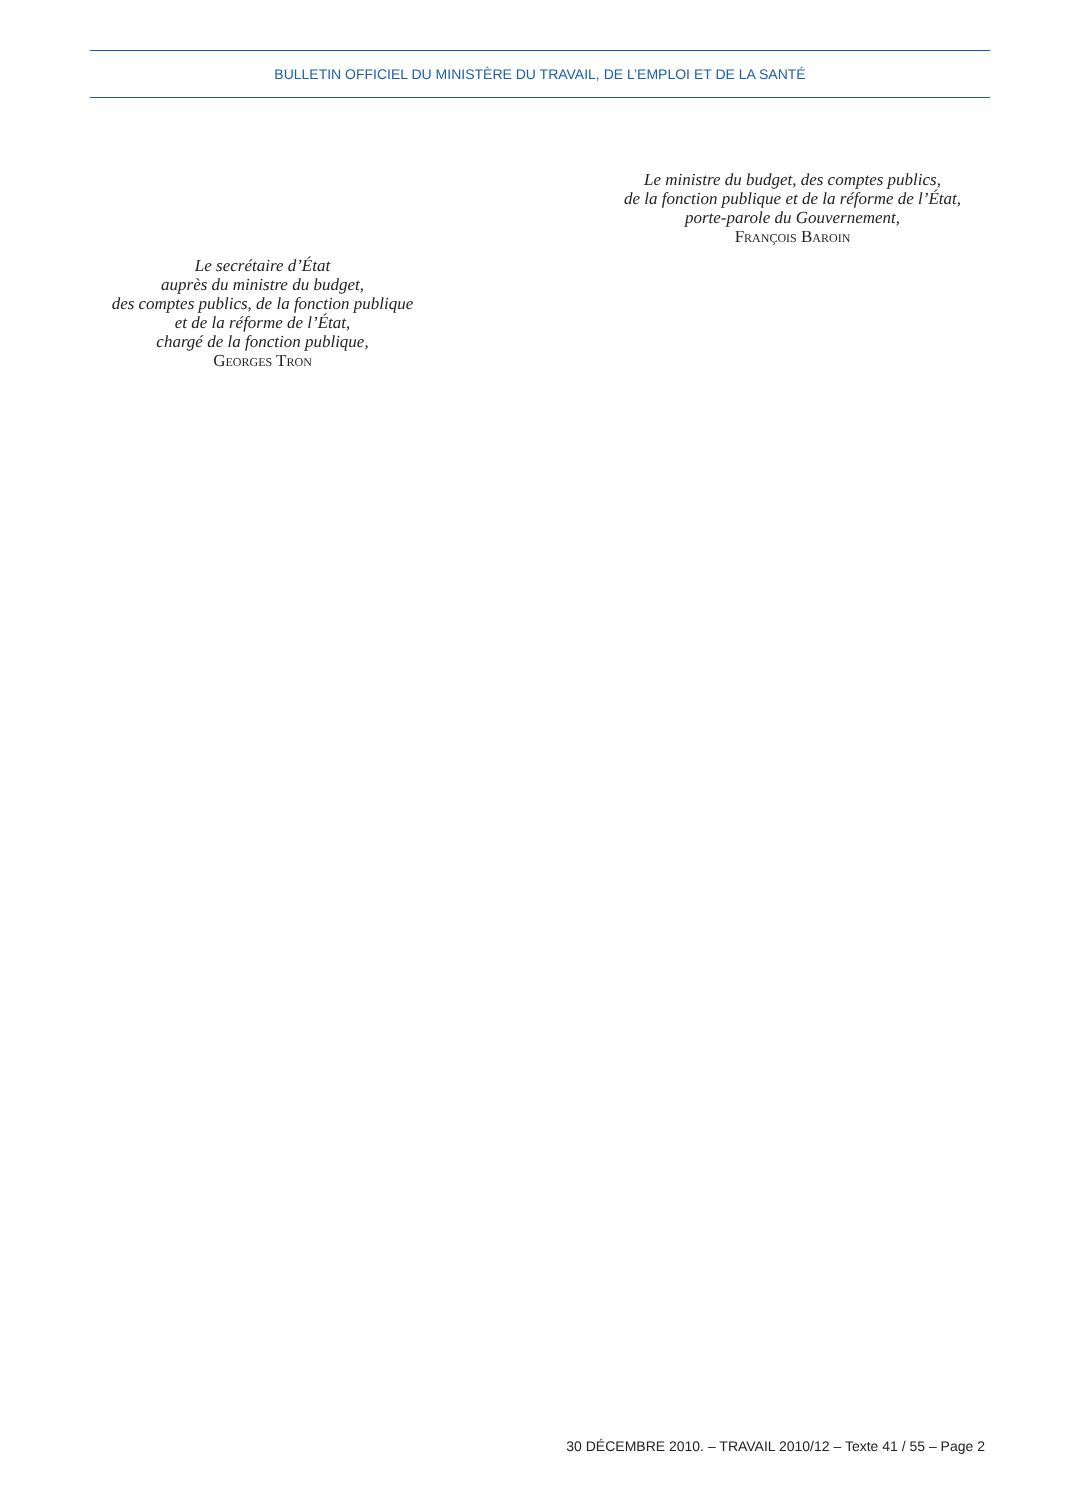BULLETIN OFFICIEL DU MINISTÈRE DU TRAVAIL, DE L’EMPLOI ET DE LA SANTÉ
Le ministre du budget, des comptes publics,
de la fonction publique et de la réforme de l’État,
porte-parole du Gouvernement,
François Baroin
Le secrétaire d’État
auprès du ministre du budget,
des comptes publics, de la fonction publique
et de la réforme de l’État,
chargé de la fonction publique,
Georges Tron
30 DÉCEMBRE 2010. – TRAVAIL 2010/12 – Texte 41 / 55 – Page 2